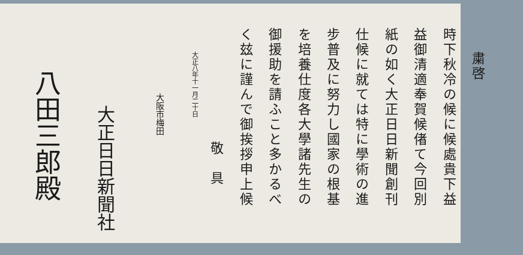粛啓
時下秋冷の候に候處貴下益
益御清適奉賀候偖て今回別
紙の如く大正日日新聞創刊
仕候に就ては特に學術の進
步普及に努力し國家の根基
を培養仕度各大學諸先生の
御援助を請ふこと多かるべ
く玆に謹んで御挨拶申上候
敬　具
大正八年十一月二十日
大阪市梅田
大正日日新聞社
八田三郎殿